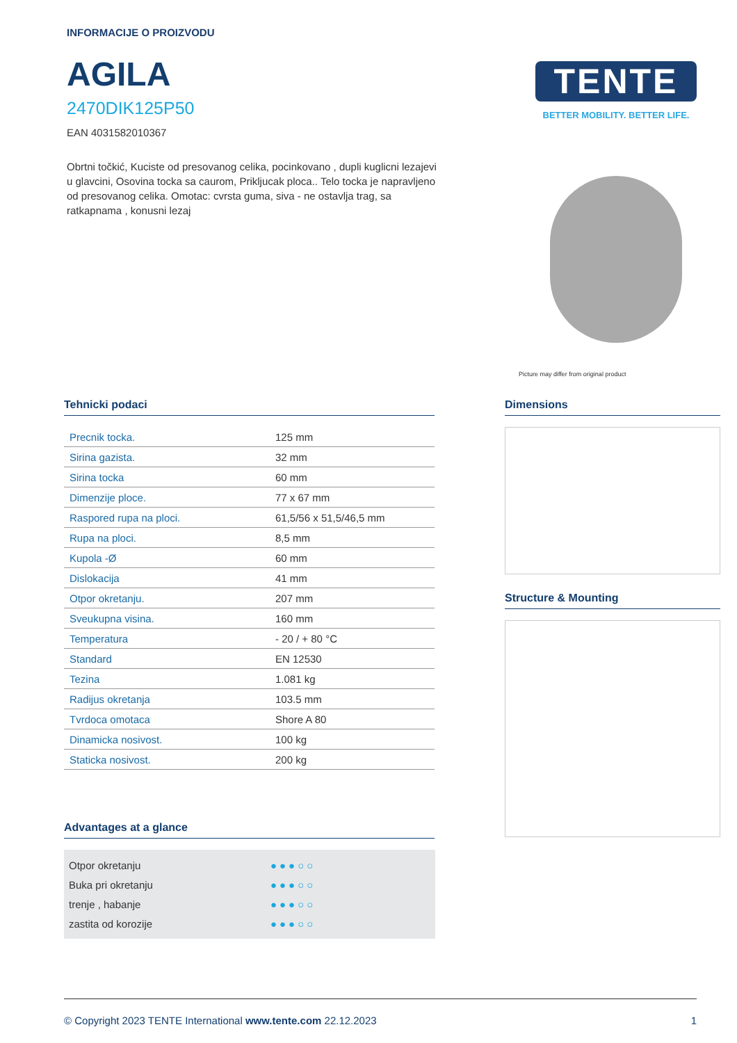INFORMACIJE O PROIZVODU
AGILA
2470DIK125P50
EAN 4031582010367
Obrtni točkić, Kuciste od presovanog celika, pocinkovano , dupli kuglicni lezajevi u glavcini, Osovina tocka sa caurom, Prikljucak ploca.. Telo tocka je napravljeno od presovanog celika. Omotac: cvrsta guma, siva - ne ostavlja trag, sa ratkapnama , konusni lezaj
TENTE
BETTER MOBILITY. BETTER LIFE.
Picture may differ from original product
Tehnicki podaci
| Precnik tocka. | 125 mm |
| Sirina gazista. | 32 mm |
| Sirina tocka | 60 mm |
| Dimenzije ploce. | 77 x 67 mm |
| Raspored rupa na ploci. | 61,5/56 x 51,5/46,5 mm |
| Rupa na ploci. | 8,5 mm |
| Kupola -Ø | 60 mm |
| Dislokacija | 41 mm |
| Otpor okretanju. | 207 mm |
| Sveukupna visina. | 160 mm |
| Temperatura | - 20 / + 80 °C |
| Standard | EN 12530 |
| Tezina | 1.081 kg |
| Radijus okretanja | 103.5 mm |
| Tvrdoca omotaca | Shore A 80 |
| Dinamicka nosivost. | 100 kg |
| Staticka nosivost. | 200 kg |
Advantages at a glance
Otpor okretanju ●●●○○
Buka pri okretanju ●●●○○
trenje , habanje ●●●○○
zastita od korozije ●●●○○
Dimensions
Structure & Mounting
© Copyright 2023 TENTE International www.tente.com 22.12.2023 1